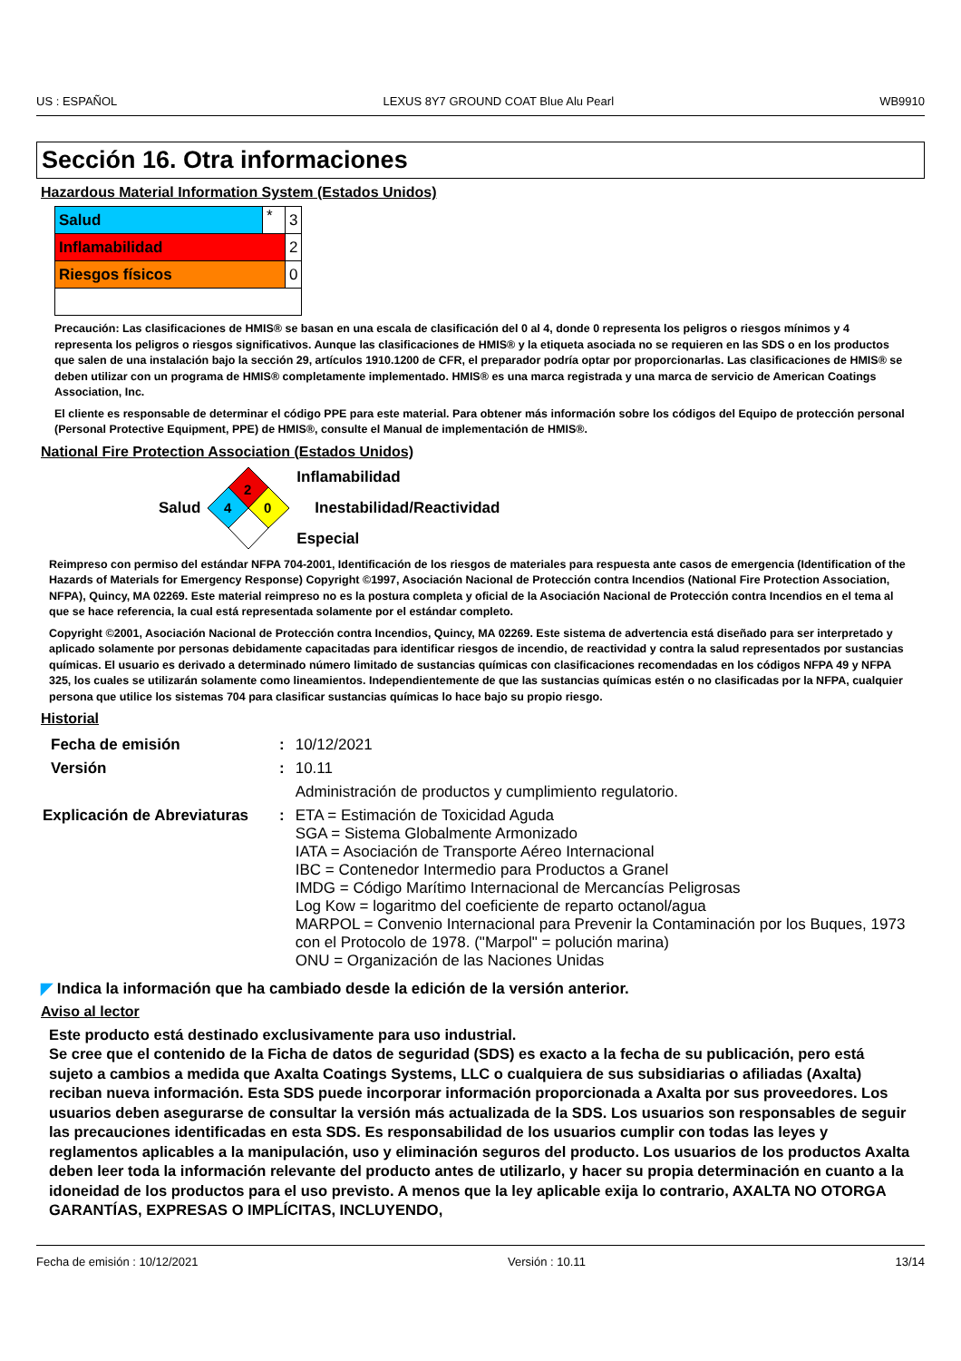US : ESPAÑOL LEXUS 8Y7 GROUND COAT Blue Alu Pearl WB9910
Sección 16. Otra informaciones
Hazardous Material Information System (Estados Unidos)
| Salud | * | 3 |
| Inflamabilidad | | 2 |
| Riesgos físicos | | 0 |
Precaución: Las clasificaciones de HMIS® se basan en una escala de clasificación del 0 al 4, donde 0 representa los peligros o riesgos mínimos y 4 representa los peligros o riesgos significativos. Aunque las clasificaciones de HMIS® y la etiqueta asociada no se requieren en las SDS o en los productos que salen de una instalación bajo la sección 29, artículos 1910.1200 de CFR, el preparador podría optar por proporcionarlas. Las clasificaciones de HMIS® se deben utilizar con un programa de HMIS® completamente implementado. HMIS® es una marca registrada y una marca de servicio de American Coatings Association, Inc.
El cliente es responsable de determinar el código PPE para este material. Para obtener más información sobre los códigos del Equipo de protección personal (Personal Protective Equipment, PPE) de HMIS®, consulte el Manual de implementación de HMIS®.
National Fire Protection Association (Estados Unidos)
Salud
2
4
0
Inflamabilidad
Inestabilidad/Reactividad
Especial
Reimpreso con permiso del estándar NFPA 704-2001, Identificación de los riesgos de materiales para respuesta ante casos de emergencia (Identification of the Hazards of Materials for Emergency Response) Copyright ©1997, Asociación Nacional de Protección contra Incendios (National Fire Protection Association, NFPA), Quincy, MA 02269. Este material reimpreso no es la postura completa y oficial de la Asociación Nacional de Protección contra Incendios en el tema al que se hace referencia, la cual está representada solamente por el estándar completo.
Copyright ©2001, Asociación Nacional de Protección contra Incendios, Quincy, MA 02269. Este sistema de advertencia está diseñado para ser interpretado y aplicado solamente por personas debidamente capacitadas para identificar riesgos de incendio, de reactividad y contra la salud representados por sustancias químicas. El usuario es derivado a determinado número limitado de sustancias químicas con clasificaciones recomendadas en los códigos NFPA 49 y NFPA 325, los cuales se utilizarán solamente como lineamientos. Independientemente de que las sustancias químicas estén o no clasificadas por la NFPA, cualquier persona que utilice los sistemas 704 para clasificar sustancias químicas lo hace bajo su propio riesgo.
Historial
| Fecha de emisión | : | 10/12/2021 |
| Versión | : | 10.11 |
| | | Administración de productos y cumplimiento regulatorio. |
| Explicación de Abreviaturas | : | ETA = Estimación de Toxicidad Aguda SGA = Sistema Globalmente Armonizado IATA = Asociación de Transporte Aéreo Internacional IBC = Contenedor Intermedio para Productos a Granel IMDG = Código Marítimo Internacional de Mercancías Peligrosas Log Kow = logaritmo del coeficiente de reparto octanol/agua MARPOL = Convenio Internacional para Prevenir la Contaminación por los Buques, 1973 con el Protocolo de 1978. ("Marpol" = polución marina) ONU = Organización de las Naciones Unidas |
◤ Indica la información que ha cambiado desde la edición de la versión anterior.
Aviso al lector
Este producto está destinado exclusivamente para uso industrial.
Se cree que el contenido de la Ficha de datos de seguridad (SDS) es exacto a la fecha de su publicación, pero está sujeto a cambios a medida que Axalta Coatings Systems, LLC o cualquiera de sus subsidiarias o afiliadas (Axalta) reciban nueva información. Esta SDS puede incorporar información proporcionada a Axalta por sus proveedores. Los usuarios deben asegurarse de consultar la versión más actualizada de la SDS. Los usuarios son responsables de seguir las precauciones identificadas en esta SDS. Es responsabilidad de los usuarios cumplir con todas las leyes y reglamentos aplicables a la manipulación, uso y eliminación seguros del producto. Los usuarios de los productos Axalta deben leer toda la información relevante del producto antes de utilizarlo, y hacer su propia determinación en cuanto a la idoneidad de los productos para el uso previsto. A menos que la ley aplicable exija lo contrario, AXALTA NO OTORGA GARANTÍAS, EXPRESAS O IMPLÍCITAS, INCLUYENDO,
Fecha de emisión : 10/12/2021 Versión : 10.11 13/14